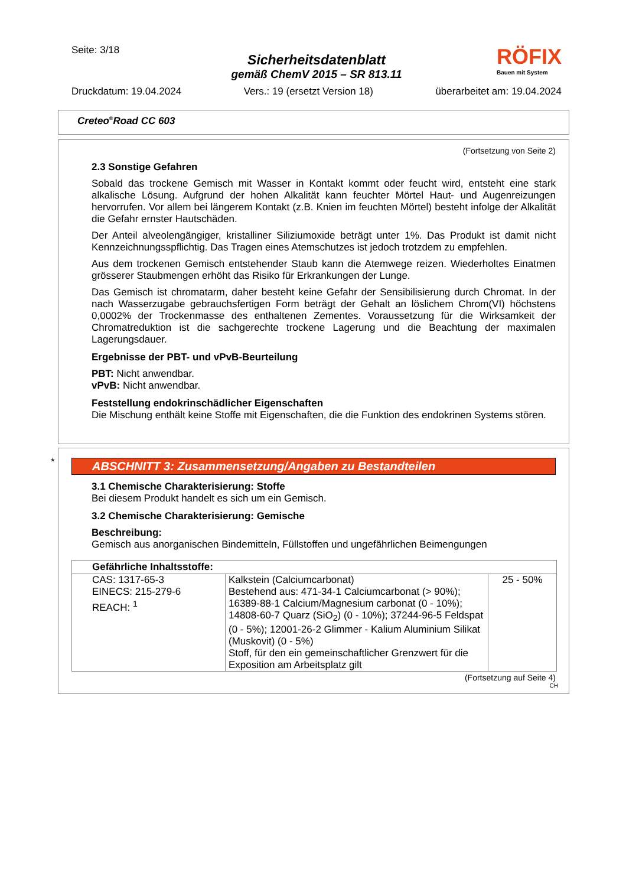Seite: 3/18
RÖFIX
Bauen mit System
Sicherheitsdatenblatt
gemäß ChemV 2015 – SR 813.11
Druckdatum: 19.04.2024 Vers.: 19 (ersetzt Version 18) überarbeitet am: 19.04.2024
Creteo<sup>®</sup>Road CC 603
(Fortsetzung von Seite 2)
2.3 Sonstige Gefahren
Sobald das trockene Gemisch mit Wasser in Kontakt kommt oder feucht wird, entsteht eine stark alkalische Lösung. Aufgrund der hohen Alkalität kann feuchter Mörtel Haut- und Augenreizungen hervorrufen. Vor allem bei längerem Kontakt (z.B. Knien im feuchten Mörtel) besteht infolge der Alkalität die Gefahr ernster Hautschäden.
Der Anteil alveolengängiger, kristalliner Siliziumoxide beträgt unter 1%. Das Produkt ist damit nicht Kennzeichnungsspflichtig. Das Tragen eines Atemschutzes ist jedoch trotzdem zu empfehlen.
Aus dem trockenen Gemisch entstehender Staub kann die Atemwege reizen. Wiederholtes Einatmen grösserer Staubmengen erhöht das Risiko für Erkrankungen der Lunge.
Das Gemisch ist chromatarm, daher besteht keine Gefahr der Sensibilisierung durch Chromat. In der nach Wasserzugabe gebrauchsfertigen Form beträgt der Gehalt an löslichem Chrom(VI) höchstens 0,0002% der Trockenmasse des enthaltenen Zementes. Voraussetzung für die Wirksamkeit der Chromatreduktion ist die sachgerechte trockene Lagerung und die Beachtung der maximalen Lagerungsdauer.
Ergebnisse der PBT- und vPvB-Beurteilung
PBT: Nicht anwendbar.
vPvB: Nicht anwendbar.
Feststellung endokrinschädlicher Eigenschaften
Die Mischung enthält keine Stoffe mit Eigenschaften, die die Funktion des endokrinen Systems stören.
*
ABSCHNITT 3: Zusammensetzung/Angaben zu Bestandteilen
3.1 Chemische Charakterisierung: Stoffe
Bei diesem Produkt handelt es sich um ein Gemisch.
3.2 Chemische Charakterisierung: Gemische
Beschreibung:
Gemisch aus anorganischen Bindemitteln, Füllstoffen und ungefährlichen Beimengungen
| Gefährliche Inhaltsstoffe: | | |
| --- | --- | --- |
| CAS: 1317-65-3 EINECS: 215-279-6 REACH: <sup>1</sup> | Kalkstein (Calciumcarbonat) Bestehend aus: 471-34-1 Calciumcarbonat (> 90%); 16389-88-1 Calcium/Magnesium carbonat (0 - 10%); 14808-60-7 Quarz (SiO<sub>2</sub>) (0 - 10%); 37244-96-5 Feldspat (0 - 5%); 12001-26-2 Glimmer - Kalium Aluminium Silikat (Muskovit) (0 - 5%) Stoff, für den ein gemeinschaftlicher Grenzwert für die Exposition am Arbeitsplatz gilt | 25 - 50% |
(Fortsetzung auf Seite 4)
CH